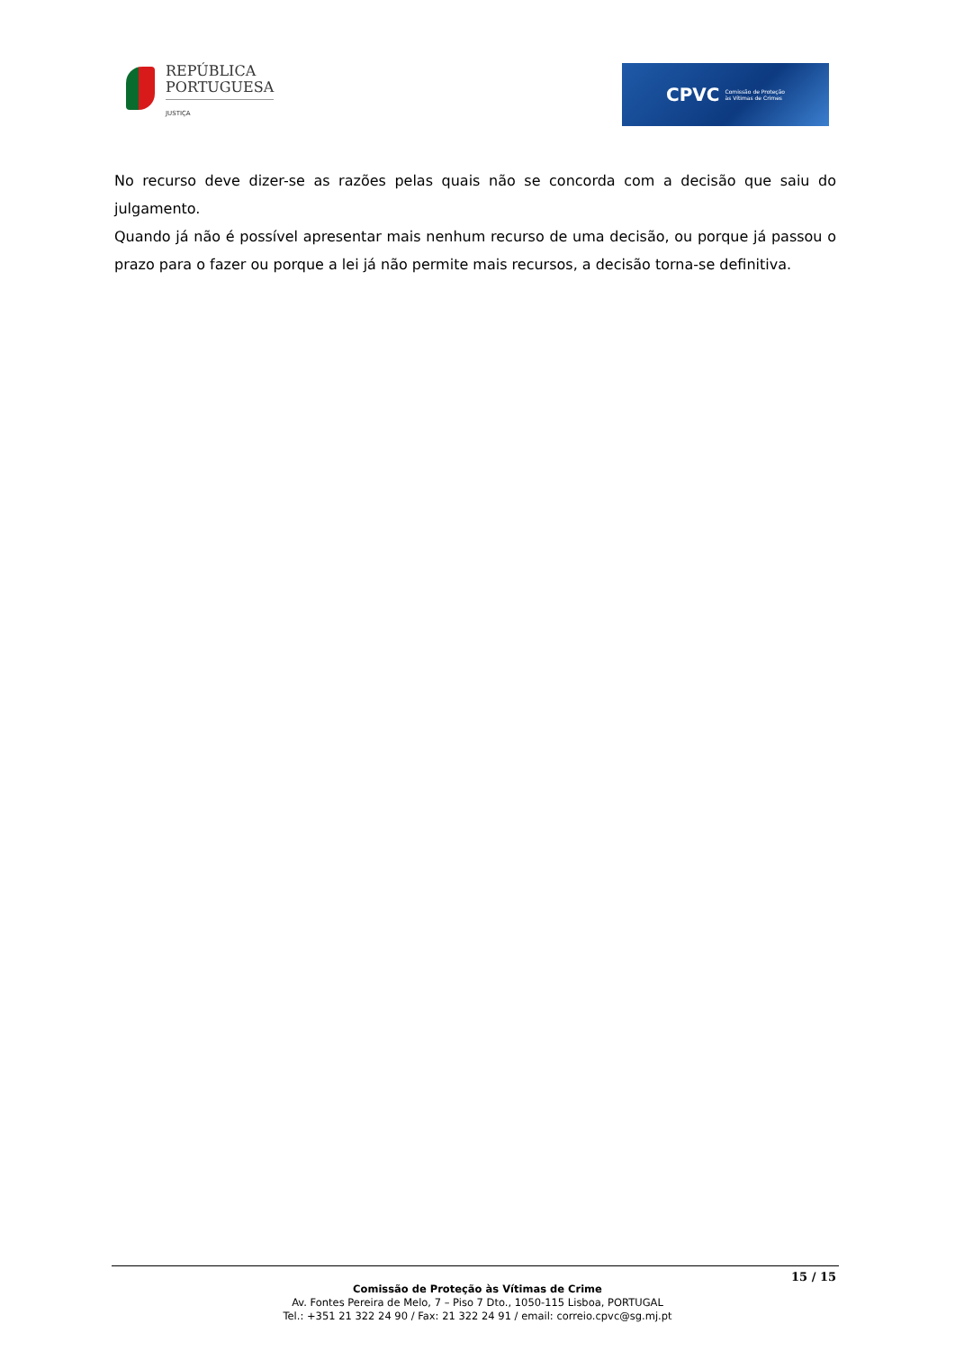REPÚBLICA
PORTUGUESA
JUSTIÇA
CPVC Comissão de Proteção
às Vítimas de Crimes
No recurso deve dizer-se as razões pelas quais não se concorda com a decisão que saiu do julgamento.
Quando já não é possível apresentar mais nenhum recurso de uma decisão, ou porque já passou o prazo para o fazer ou porque a lei já não permite mais recursos, a decisão torna-se definitiva.
15 / 15
Comissão de Proteção às Vítimas de Crime
Av. Fontes Pereira de Melo, 7 – Piso 7 Dto., 1050-115 Lisboa, PORTUGAL
Tel.: +351 21 322 24 90 / Fax: 21 322 24 91 / email: correio.cpvc@sg.mj.pt